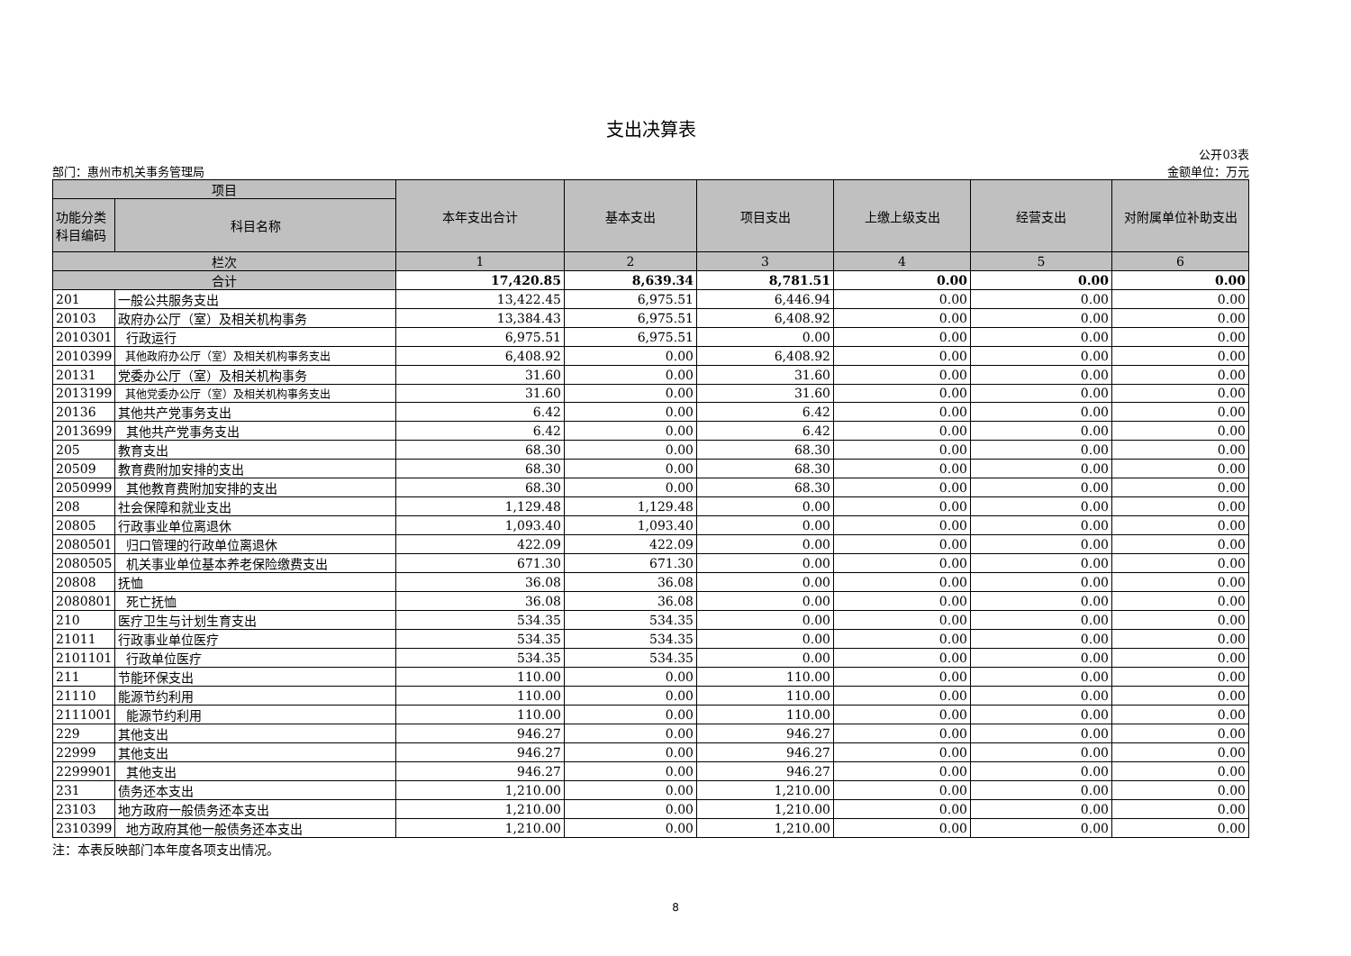支出决算表
部门：惠州市机关事务管理局
公开03表
金额单位：万元
| 项目 | | 本年支出合计 | 基本支出 | 项目支出 | 上缴上级支出 | 经营支出 | 对附属单位补助支出 |
| --- | --- | --- | --- | --- | --- | --- | --- |
| 功能分类 科目编码 | 科目名称 | | | | | | |
| 栏次 | | 1 | 2 | 3 | 4 | 5 | 6 |
| 合计 | | 17,420.85 | 8,639.34 | 8,781.51 | 0.00 | 0.00 | 0.00 |
| 201 | 一般公共服务支出 | 13,422.45 | 6,975.51 | 6,446.94 | 0.00 | 0.00 | 0.00 |
| 20103 | 政府办公厅（室）及相关机构事务 | 13,384.43 | 6,975.51 | 6,408.92 | 0.00 | 0.00 | 0.00 |
| 2010301 | 行政运行 | 6,975.51 | 6,975.51 | 0.00 | 0.00 | 0.00 | 0.00 |
| 2010399 | 其他政府办公厅（室）及相关机构事务支出 | 6,408.92 | 0.00 | 6,408.92 | 0.00 | 0.00 | 0.00 |
| 20131 | 党委办公厅（室）及相关机构事务 | 31.60 | 0.00 | 31.60 | 0.00 | 0.00 | 0.00 |
| 2013199 | 其他党委办公厅（室）及相关机构事务支出 | 31.60 | 0.00 | 31.60 | 0.00 | 0.00 | 0.00 |
| 20136 | 其他共产党事务支出 | 6.42 | 0.00 | 6.42 | 0.00 | 0.00 | 0.00 |
| 2013699 | 其他共产党事务支出 | 6.42 | 0.00 | 6.42 | 0.00 | 0.00 | 0.00 |
| 205 | 教育支出 | 68.30 | 0.00 | 68.30 | 0.00 | 0.00 | 0.00 |
| 20509 | 教育费附加安排的支出 | 68.30 | 0.00 | 68.30 | 0.00 | 0.00 | 0.00 |
| 2050999 | 其他教育费附加安排的支出 | 68.30 | 0.00 | 68.30 | 0.00 | 0.00 | 0.00 |
| 208 | 社会保障和就业支出 | 1,129.48 | 1,129.48 | 0.00 | 0.00 | 0.00 | 0.00 |
| 20805 | 行政事业单位离退休 | 1,093.40 | 1,093.40 | 0.00 | 0.00 | 0.00 | 0.00 |
| 2080501 | 归口管理的行政单位离退休 | 422.09 | 422.09 | 0.00 | 0.00 | 0.00 | 0.00 |
| 2080505 | 机关事业单位基本养老保险缴费支出 | 671.30 | 671.30 | 0.00 | 0.00 | 0.00 | 0.00 |
| 20808 | 抚恤 | 36.08 | 36.08 | 0.00 | 0.00 | 0.00 | 0.00 |
| 2080801 | 死亡抚恤 | 36.08 | 36.08 | 0.00 | 0.00 | 0.00 | 0.00 |
| 210 | 医疗卫生与计划生育支出 | 534.35 | 534.35 | 0.00 | 0.00 | 0.00 | 0.00 |
| 21011 | 行政事业单位医疗 | 534.35 | 534.35 | 0.00 | 0.00 | 0.00 | 0.00 |
| 2101101 | 行政单位医疗 | 534.35 | 534.35 | 0.00 | 0.00 | 0.00 | 0.00 |
| 211 | 节能环保支出 | 110.00 | 0.00 | 110.00 | 0.00 | 0.00 | 0.00 |
| 21110 | 能源节约利用 | 110.00 | 0.00 | 110.00 | 0.00 | 0.00 | 0.00 |
| 2111001 | 能源节约利用 | 110.00 | 0.00 | 110.00 | 0.00 | 0.00 | 0.00 |
| 229 | 其他支出 | 946.27 | 0.00 | 946.27 | 0.00 | 0.00 | 0.00 |
| 22999 | 其他支出 | 946.27 | 0.00 | 946.27 | 0.00 | 0.00 | 0.00 |
| 2299901 | 其他支出 | 946.27 | 0.00 | 946.27 | 0.00 | 0.00 | 0.00 |
| 231 | 债务还本支出 | 1,210.00 | 0.00 | 1,210.00 | 0.00 | 0.00 | 0.00 |
| 23103 | 地方政府一般债务还本支出 | 1,210.00 | 0.00 | 1,210.00 | 0.00 | 0.00 | 0.00 |
| 2310399 | 地方政府其他一般债务还本支出 | 1,210.00 | 0.00 | 1,210.00 | 0.00 | 0.00 | 0.00 |
注：本表反映部门本年度各项支出情况。
8